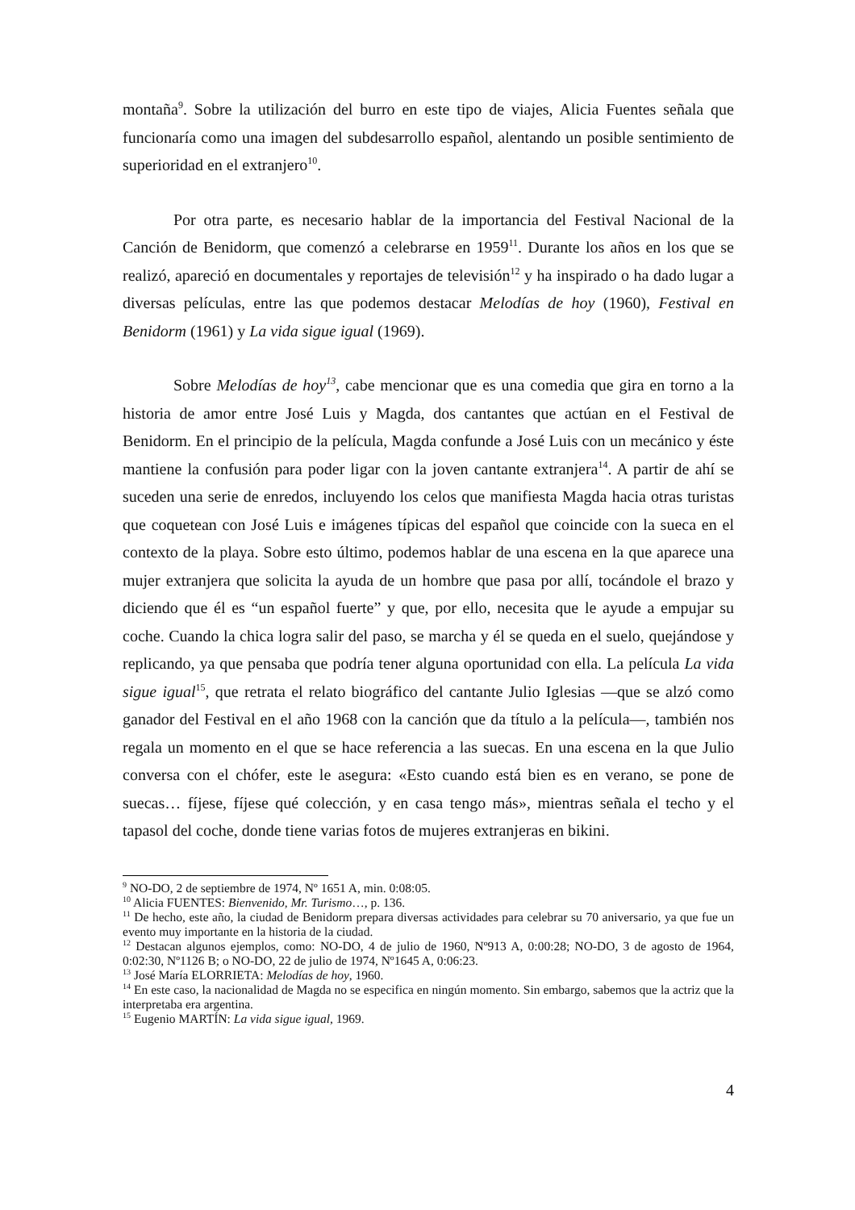montaña<sup>9</sup>. Sobre la utilización del burro en este tipo de viajes, Alicia Fuentes señala que funcionaría como una imagen del subdesarrollo español, alentando un posible sentimiento de superioridad en el extranjero<sup>10</sup>.
Por otra parte, es necesario hablar de la importancia del Festival Nacional de la Canción de Benidorm, que comenzó a celebrarse en 1959<sup>11</sup>. Durante los años en los que se realizó, apareció en documentales y reportajes de televisión<sup>12</sup> y ha inspirado o ha dado lugar a diversas películas, entre las que podemos destacar Melodías de hoy (1960), Festival en Benidorm (1961) y La vida sigue igual (1969).
Sobre Melodías de hoy<sup>13</sup>, cabe mencionar que es una comedia que gira en torno a la historia de amor entre José Luis y Magda, dos cantantes que actúan en el Festival de Benidorm. En el principio de la película, Magda confunde a José Luis con un mecánico y éste mantiene la confusión para poder ligar con la joven cantante extranjera<sup>14</sup>. A partir de ahí se suceden una serie de enredos, incluyendo los celos que manifiesta Magda hacia otras turistas que coquetean con José Luis e imágenes típicas del español que coincide con la sueca en el contexto de la playa. Sobre esto último, podemos hablar de una escena en la que aparece una mujer extranjera que solicita la ayuda de un hombre que pasa por allí, tocándole el brazo y diciendo que él es “un español fuerte” y que, por ello, necesita que le ayude a empujar su coche. Cuando la chica logra salir del paso, se marcha y él se queda en el suelo, quejándose y replicando, ya que pensaba que podría tener alguna oportunidad con ella. La película La vida sigue igual<sup>15</sup>, que retrata el relato biográfico del cantante Julio Iglesias —que se alzó como ganador del Festival en el año 1968 con la canción que da título a la película—, también nos regala un momento en el que se hace referencia a las suecas. En una escena en la que Julio conversa con el chófer, este le asegura: «Esto cuando está bien es en verano, se pone de suecas… fíjese, fíjese qué colección, y en casa tengo más», mientras señala el techo y el tapasol del coche, donde tiene varias fotos de mujeres extranjeras en bikini.
<sup>9</sup> NO-DO, 2 de septiembre de 1974, Nº 1651 A, min. 0:08:05.
<sup>10</sup> Alicia FUENTES: Bienvenido, Mr. Turismo…, p. 136.
<sup>11</sup> De hecho, este año, la ciudad de Benidorm prepara diversas actividades para celebrar su 70 aniversario, ya que fue un evento muy importante en la historia de la ciudad.
<sup>12</sup> Destacan algunos ejemplos, como: NO-DO, 4 de julio de 1960, Nº913 A, 0:00:28; NO-DO, 3 de agosto de 1964, 0:02:30, Nº1126 B; o NO-DO, 22 de julio de 1974, Nº1645 A, 0:06:23.
<sup>13</sup> José María ELORRIETA: Melodías de hoy, 1960.
<sup>14</sup> En este caso, la nacionalidad de Magda no se especifica en ningún momento. Sin embargo, sabemos que la actriz que la interpretaba era argentina.
<sup>15</sup> Eugenio MARTÍN: La vida sigue igual, 1969.
4